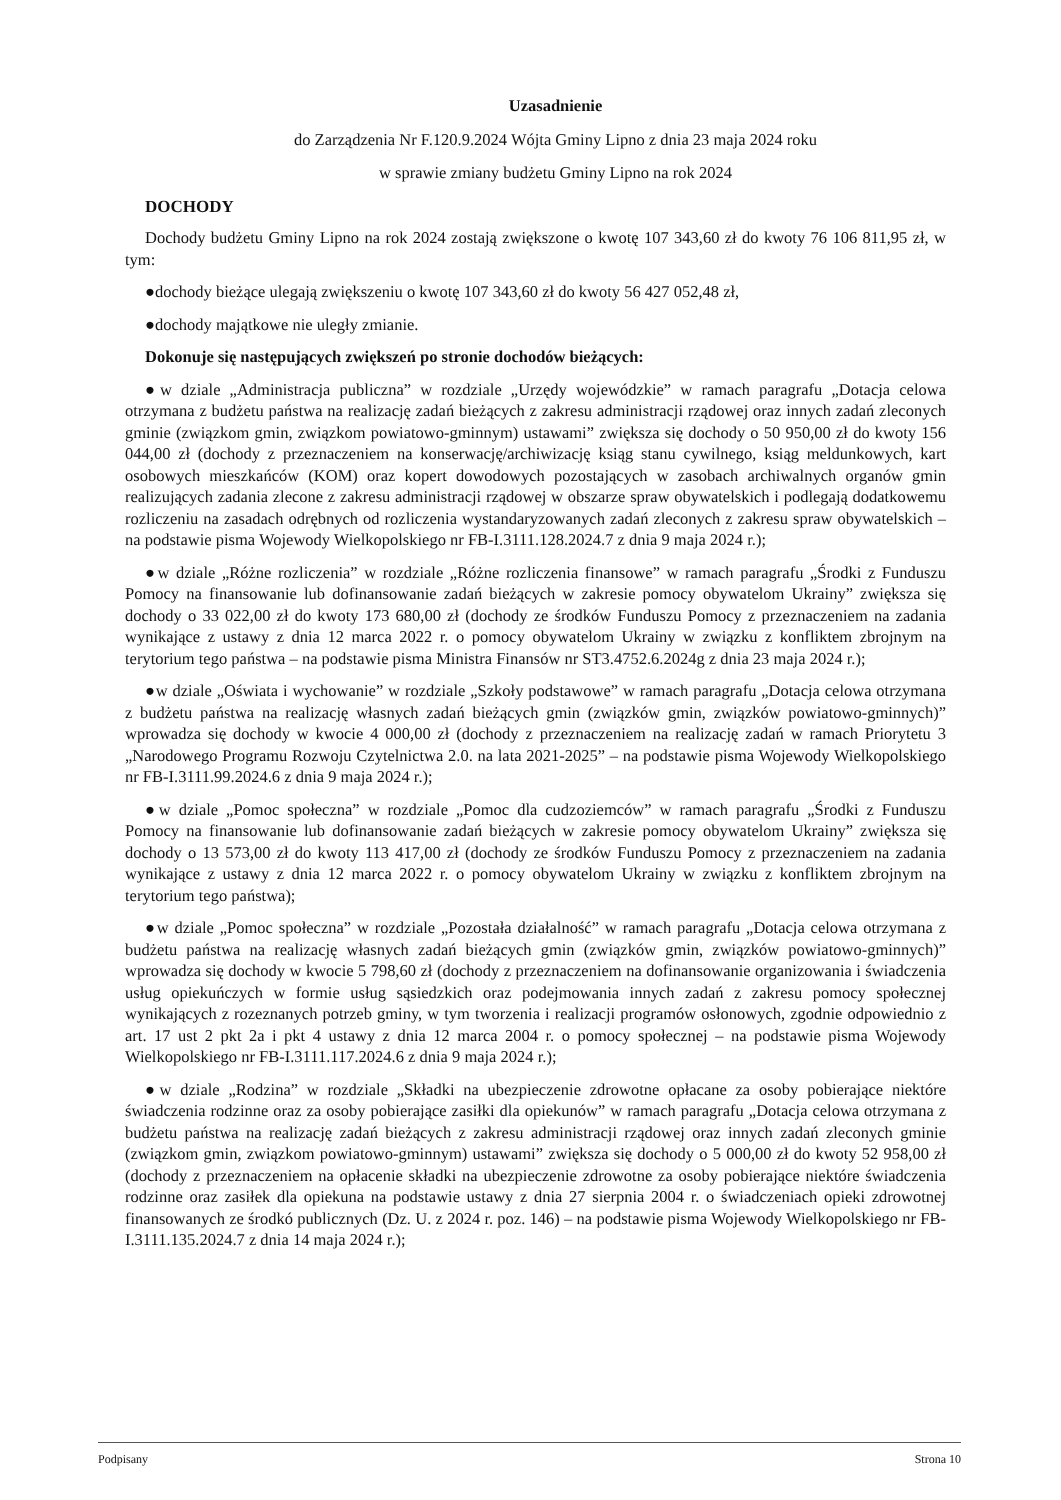Uzasadnienie
do Zarządzenia Nr F.120.9.2024 Wójta Gminy Lipno z dnia 23 maja 2024 roku
w sprawie zmiany budżetu Gminy Lipno na rok 2024
DOCHODY
Dochody budżetu Gminy Lipno na rok 2024 zostają zwiększone o kwotę 107 343,60 zł do kwoty 76 106 811,95 zł, w tym:
●dochody bieżące ulegają zwiększeniu o kwotę 107 343,60 zł do kwoty 56 427 052,48 zł,
●dochody majątkowe nie uległy zmianie.
Dokonuje się następujących zwiększeń po stronie dochodów bieżących:
●w dziale „Administracja publiczna” w rozdziale „Urzędy wojewódzkie” w ramach paragrafu „Dotacja celowa otrzymana z budżetu państwa na realizację zadań bieżących z zakresu administracji rządowej oraz innych zadań zleconych gminie (związkom gmin, związkom powiatowo-gminnym) ustawami” zwiększa się dochody o 50 950,00 zł do kwoty 156 044,00 zł (dochody z przeznaczeniem na konserwację/archiwizację ksiąg stanu cywilnego, ksiąg meldunkowych, kart osobowych mieszkańców (KOM) oraz kopert dowodowych pozostających w zasobach archiwalnych organów gmin realizujących zadania zlecone z zakresu administracji rządowej w obszarze spraw obywatelskich i podlegają dodatkowemu rozliczeniu na zasadach odrębnych od rozliczenia wystandaryzowanych zadań zleconych z zakresu spraw obywatelskich – na podstawie pisma Wojewody Wielkopolskiego nr FB-I.3111.128.2024.7 z dnia 9 maja 2024 r.);
●w dziale „Różne rozliczenia” w rozdziale „Różne rozliczenia finansowe” w ramach paragrafu „Środki z Funduszu Pomocy na finansowanie lub dofinansowanie zadań bieżących w zakresie pomocy obywatelom Ukrainy” zwiększa się dochody o 33 022,00 zł do kwoty 173 680,00 zł (dochody ze środków Funduszu Pomocy z przeznaczeniem na zadania wynikające z ustawy z dnia 12 marca 2022 r. o pomocy obywatelom Ukrainy w związku z konfliktem zbrojnym na terytorium tego państwa – na podstawie pisma Ministra Finansów nr ST3.4752.6.2024g z dnia 23 maja 2024 r.);
●w dziale „Oświata i wychowanie” w rozdziale „Szkoły podstawowe” w ramach paragrafu „Dotacja celowa otrzymana z budżetu państwa na realizację własnych zadań bieżących gmin (związków gmin, związków powiatowo-gminnych)” wprowadza się dochody w kwocie 4 000,00 zł (dochody z przeznaczeniem na realizację zadań w ramach Priorytetu 3 „Narodowego Programu Rozwoju Czytelnictwa 2.0. na lata 2021-2025” – na podstawie pisma Wojewody Wielkopolskiego nr FB-I.3111.99.2024.6 z dnia 9 maja 2024 r.);
●w dziale „Pomoc społeczna” w rozdziale „Pomoc dla cudzoziemców” w ramach paragrafu „Środki z Funduszu Pomocy na finansowanie lub dofinansowanie zadań bieżących w zakresie pomocy obywatelom Ukrainy” zwiększa się dochody o 13 573,00 zł do kwoty 113 417,00 zł (dochody ze środków Funduszu Pomocy z przeznaczeniem na zadania wynikające z ustawy z dnia 12 marca 2022 r. o pomocy obywatelom Ukrainy w związku z konfliktem zbrojnym na terytorium tego państwa);
●w dziale „Pomoc społeczna” w rozdziale „Pozostała działalność” w ramach paragrafu „Dotacja celowa otrzymana z budżetu państwa na realizację własnych zadań bieżących gmin (związków gmin, związków powiatowo-gminnych)” wprowadza się dochody w kwocie 5 798,60 zł (dochody z przeznaczeniem na dofinansowanie organizowania i świadczenia usług opiekuńczych w formie usług sąsiedzkich oraz podejmowania innych zadań z zakresu pomocy społecznej wynikających z rozeznanych potrzeb gminy, w tym tworzenia i realizacji programów osłonowych, zgodnie odpowiednio z art. 17 ust 2 pkt 2a i pkt 4 ustawy z dnia 12 marca 2004 r. o pomocy społecznej – na podstawie pisma Wojewody Wielkopolskiego nr FB-I.3111.117.2024.6 z dnia 9 maja 2024 r.);
●w dziale „Rodzina” w rozdziale „Składki na ubezpieczenie zdrowotne opłacane za osoby pobierające niektóre świadczenia rodzinne oraz za osoby pobierające zasiłki dla opiekunów” w ramach paragrafu „Dotacja celowa otrzymana z budżetu państwa na realizację zadań bieżących z zakresu administracji rządowej oraz innych zadań zleconych gminie (związkom gmin, związkom powiatowo-gminnym) ustawami” zwiększa się dochody o 5 000,00 zł do kwoty 52 958,00 zł (dochody z przeznaczeniem na opłacenie składki na ubezpieczenie zdrowotne za osoby pobierające niektóre świadczenia rodzinne oraz zasiłek dla opiekuna na podstawie ustawy z dnia 27 sierpnia 2004 r. o świadczeniach opieki zdrowotnej finansowanych ze środkó publicznych (Dz. U. z 2024 r. poz. 146) – na podstawie pisma Wojewody Wielkopolskiego nr FB-I.3111.135.2024.7 z dnia 14 maja 2024 r.);
Podpisany Strona 10